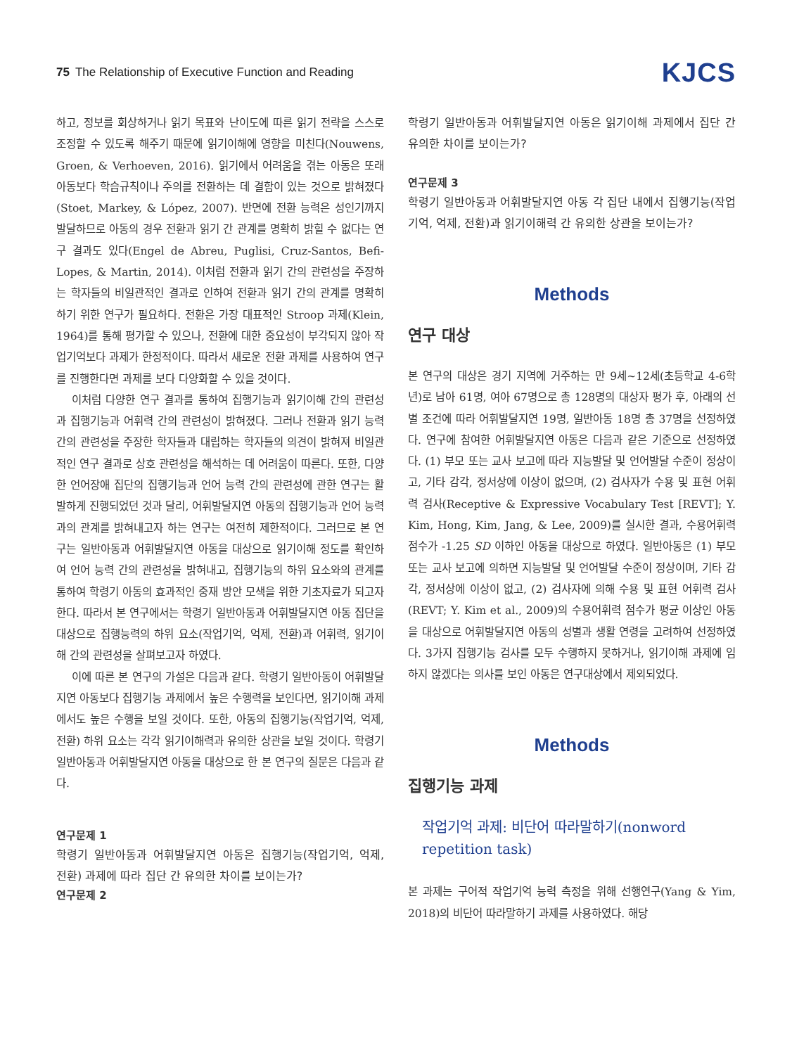75 The Relationship of Executive Function and Reading
KJCS
하고, 정보를 회상하거나 읽기 목표와 난이도에 따른 읽기 전략을 스스로 조정할 수 있도록 해주기 때문에 읽기이해에 영향을 미친다(Nouwens, Groen, & Verhoeven, 2016). 읽기에서 어려움을 겪는 아동은 또래 아동보다 학습규칙이나 주의를 전환하는 데 결함이 있는 것으로 밝혀졌다(Stoet, Markey, & López, 2007). 반면에 전환 능력은 성인기까지 발달하므로 아동의 경우 전환과 읽기 간 관계를 명확히 밝힐 수 없다는 연구 결과도 있다(Engel de Abreu, Puglisi, Cruz-Santos, Befi-Lopes, & Martin, 2014). 이처럼 전환과 읽기 간의 관련성을 주장하는 학자들의 비일관적인 결과로 인하여 전환과 읽기 간의 관계를 명확히 하기 위한 연구가 필요하다. 전환은 가장 대표적인 Stroop 과제(Klein, 1964)를 통해 평가할 수 있으나, 전환에 대한 중요성이 부각되지 않아 작업기억보다 과제가 한정적이다. 따라서 새로운 전환 과제를 사용하여 연구를 진행한다면 과제를 보다 다양화할 수 있을 것이다.
이처럼 다양한 연구 결과를 통하여 집행기능과 읽기이해 간의 관련성과 집행기능과 어휘력 간의 관련성이 밝혀졌다. 그러나 전환과 읽기 능력 간의 관련성을 주장한 학자들과 대립하는 학자들의 의견이 밝혀져 비일관적인 연구 결과로 상호 관련성을 해석하는 데 어려움이 따른다. 또한, 다양한 언어장애 집단의 집행기능과 언어 능력 간의 관련성에 관한 연구는 활발하게 진행되었던 것과 달리, 어휘발달지연 아동의 집행기능과 언어 능력과의 관계를 밝혀내고자 하는 연구는 여전히 제한적이다. 그러므로 본 연구는 일반아동과 어휘발달지연 아동을 대상으로 읽기이해 정도를 확인하여 언어 능력 간의 관련성을 밝혀내고, 집행기능의 하위 요소와의 관계를 통하여 학령기 아동의 효과적인 중재 방안 모색을 위한 기초자료가 되고자 한다. 따라서 본 연구에서는 학령기 일반아동과 어휘발달지연 아동 집단을 대상으로 집행능력의 하위 요소(작업기억, 억제, 전환)과 어휘력, 읽기이해 간의 관련성을 살펴보고자 하였다.
이에 따른 본 연구의 가설은 다음과 같다. 학령기 일반아동이 어휘발달지연 아동보다 집행기능 과제에서 높은 수행력을 보인다면, 읽기이해 과제에서도 높은 수행을 보일 것이다. 또한, 아동의 집행기능(작업기억, 억제, 전환) 하위 요소는 각각 읽기이해력과 유의한 상관을 보일 것이다. 학령기 일반아동과 어휘발달지연 아동을 대상으로 한 본 연구의 질문은 다음과 같다.
연구문제 1
학령기 일반아동과 어휘발달지연 아동은 집행기능(작업기억, 억제, 전환) 과제에 따라 집단 간 유의한 차이를 보이는가?
연구문제 2
학령기 일반아동과 어휘발달지연 아동은 읽기이해 과제에서 집단 간 유의한 차이를 보이는가?
연구문제 3
학령기 일반아동과 어휘발달지연 아동 각 집단 내에서 집행기능(작업기억, 억제, 전환)과 읽기이해력 간 유의한 상관을 보이는가?
Methods
연구 대상
본 연구의 대상은 경기 지역에 거주하는 만 9세~12세(초등학교 4-6학년)로 남아 61명, 여아 67명으로 총 128명의 대상자 평가 후, 아래의 선별 조건에 따라 어휘발달지연 19명, 일반아동 18명 총 37명을 선정하였다. 연구에 참여한 어휘발달지연 아동은 다음과 같은 기준으로 선정하였다. (1) 부모 또는 교사 보고에 따라 지능발달 및 언어발달 수준이 정상이고, 기타 감각, 정서상에 이상이 없으며, (2) 검사자가 수용 및 표현 어휘력 검사(Receptive & Expressive Vocabulary Test [REVT]; Y. Kim, Hong, Kim, Jang, & Lee, 2009)를 실시한 결과, 수용어휘력 점수가 -1.25 SD 이하인 아동을 대상으로 하였다. 일반아동은 (1) 부모 또는 교사 보고에 의하면 지능발달 및 언어발달 수준이 정상이며, 기타 감각, 정서상에 이상이 없고, (2) 검사자에 의해 수용 및 표현 어휘력 검사(REVT; Y. Kim et al., 2009)의 수용어휘력 점수가 평균 이상인 아동을 대상으로 어휘발달지연 아동의 성별과 생활 연령을 고려하여 선정하였다. 3가지 집행기능 검사를 모두 수행하지 못하거나, 읽기이해 과제에 임하지 않겠다는 의사를 보인 아동은 연구대상에서 제외되었다.
Methods
집행기능 과제
작업기억 과제: 비단어 따라말하기(nonword repetition task)
본 과제는 구어적 작업기억 능력 측정을 위해 선행연구(Yang & Yim, 2018)의 비단어 따라말하기 과제를 사용하였다. 해당